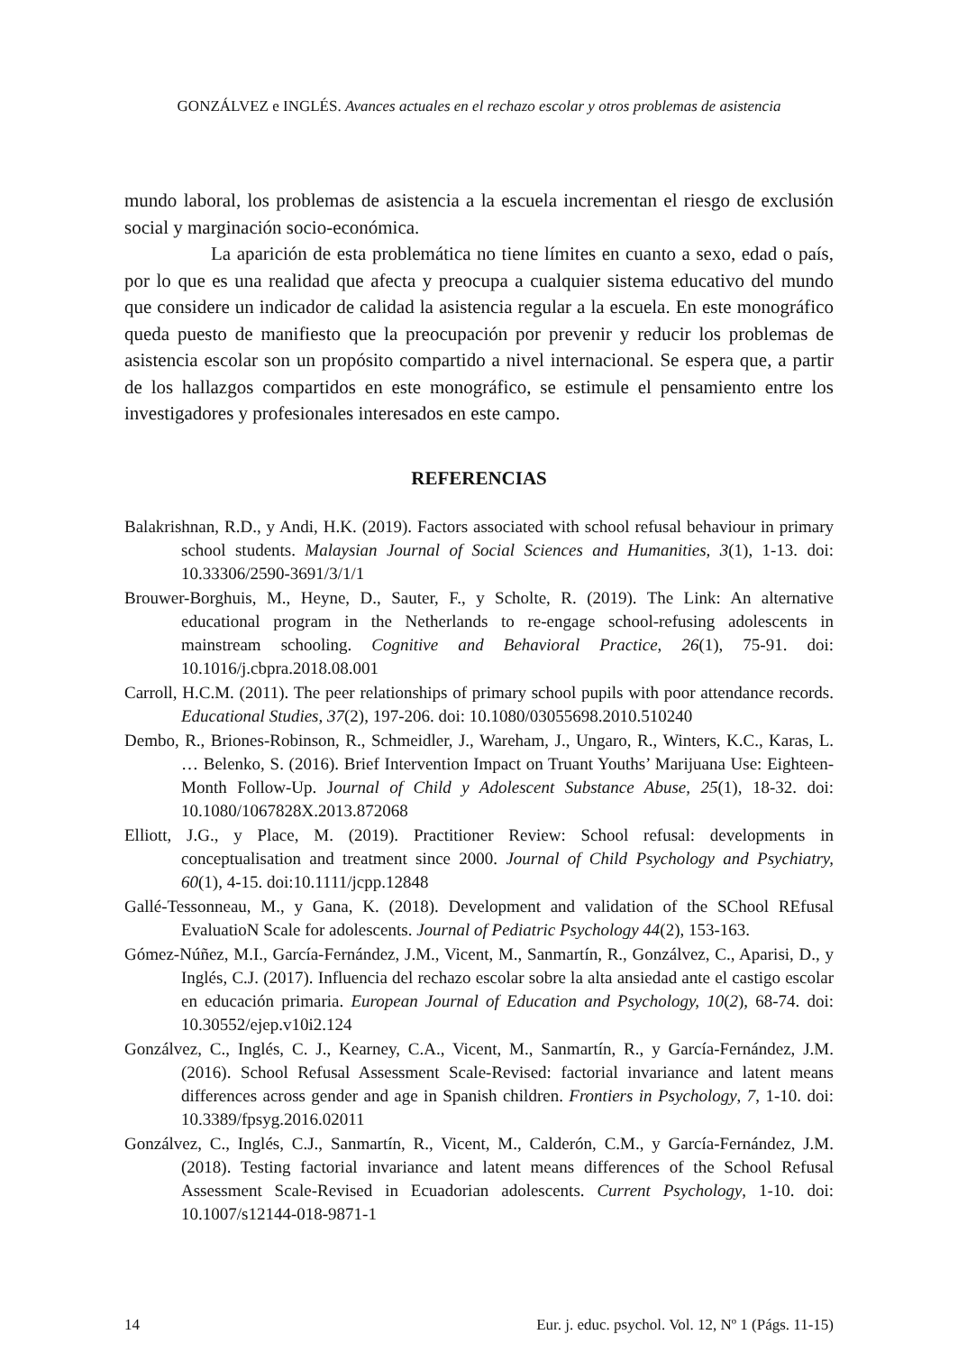GONZÁLVEZ e INGLÉS. Avances actuales en el rechazo escolar y otros problemas de asistencia
mundo laboral, los problemas de asistencia a la escuela incrementan el riesgo de exclusión social y marginación socio-económica.
La aparición de esta problemática no tiene límites en cuanto a sexo, edad o país, por lo que es una realidad que afecta y preocupa a cualquier sistema educativo del mundo que considere un indicador de calidad la asistencia regular a la escuela. En este monográfico queda puesto de manifiesto que la preocupación por prevenir y reducir los problemas de asistencia escolar son un propósito compartido a nivel internacional. Se espera que, a partir de los hallazgos compartidos en este monográfico, se estimule el pensamiento entre los investigadores y profesionales interesados en este campo.
REFERENCIAS
Balakrishnan, R.D., y Andi, H.K. (2019). Factors associated with school refusal behaviour in primary school students. Malaysian Journal of Social Sciences and Humanities, 3(1), 1-13. doi: 10.33306/2590-3691/3/1/1
Brouwer-Borghuis, M., Heyne, D., Sauter, F., y Scholte, R. (2019). The Link: An alternative educational program in the Netherlands to re-engage school-refusing adolescents in mainstream schooling. Cognitive and Behavioral Practice, 26(1), 75-91. doi: 10.1016/j.cbpra.2018.08.001
Carroll, H.C.M. (2011). The peer relationships of primary school pupils with poor attendance records. Educational Studies, 37(2), 197-206. doi: 10.1080/03055698.2010.510240
Dembo, R., Briones-Robinson, R., Schmeidler, J., Wareham, J., Ungaro, R., Winters, K.C., Karas, L. … Belenko, S. (2016). Brief Intervention Impact on Truant Youths’ Marijuana Use: Eighteen-Month Follow-Up. Journal of Child y Adolescent Substance Abuse, 25(1), 18-32. doi: 10.1080/1067828X.2013.872068
Elliott, J.G., y Place, M. (2019). Practitioner Review: School refusal: developments in conceptualisation and treatment since 2000. Journal of Child Psychology and Psychiatry, 60(1), 4-15. doi:10.1111/jcpp.12848
Gallé-Tessonneau, M., y Gana, K. (2018). Development and validation of the SChool REfusal EvaluatioN Scale for adolescents. Journal of Pediatric Psychology 44(2), 153-163.
Gómez-Núñez, M.I., García-Fernández, J.M., Vicent, M., Sanmartín, R., Gonzálvez, C., Aparisi, D., y Inglés, C.J. (2017). Influencia del rechazo escolar sobre la alta ansiedad ante el castigo escolar en educación primaria. European Journal of Education and Psychology, 10(2), 68-74. doi: 10.30552/ejep.v10i2.124
Gonzálvez, C., Inglés, C. J., Kearney, C.A., Vicent, M., Sanmartín, R., y García-Fernández, J.M. (2016). School Refusal Assessment Scale-Revised: factorial invariance and latent means differences across gender and age in Spanish children. Frontiers in Psychology, 7, 1-10. doi: 10.3389/fpsyg.2016.02011
Gonzálvez, C., Inglés, C.J., Sanmartín, R., Vicent, M., Calderón, C.M., y García-Fernández, J.M. (2018). Testing factorial invariance and latent means differences of the School Refusal Assessment Scale-Revised in Ecuadorian adolescents. Current Psychology, 1-10. doi: 10.1007/s12144-018-9871-1
14 Eur. j. educ. psychol. Vol. 12, Nº 1 (Págs. 11-15)